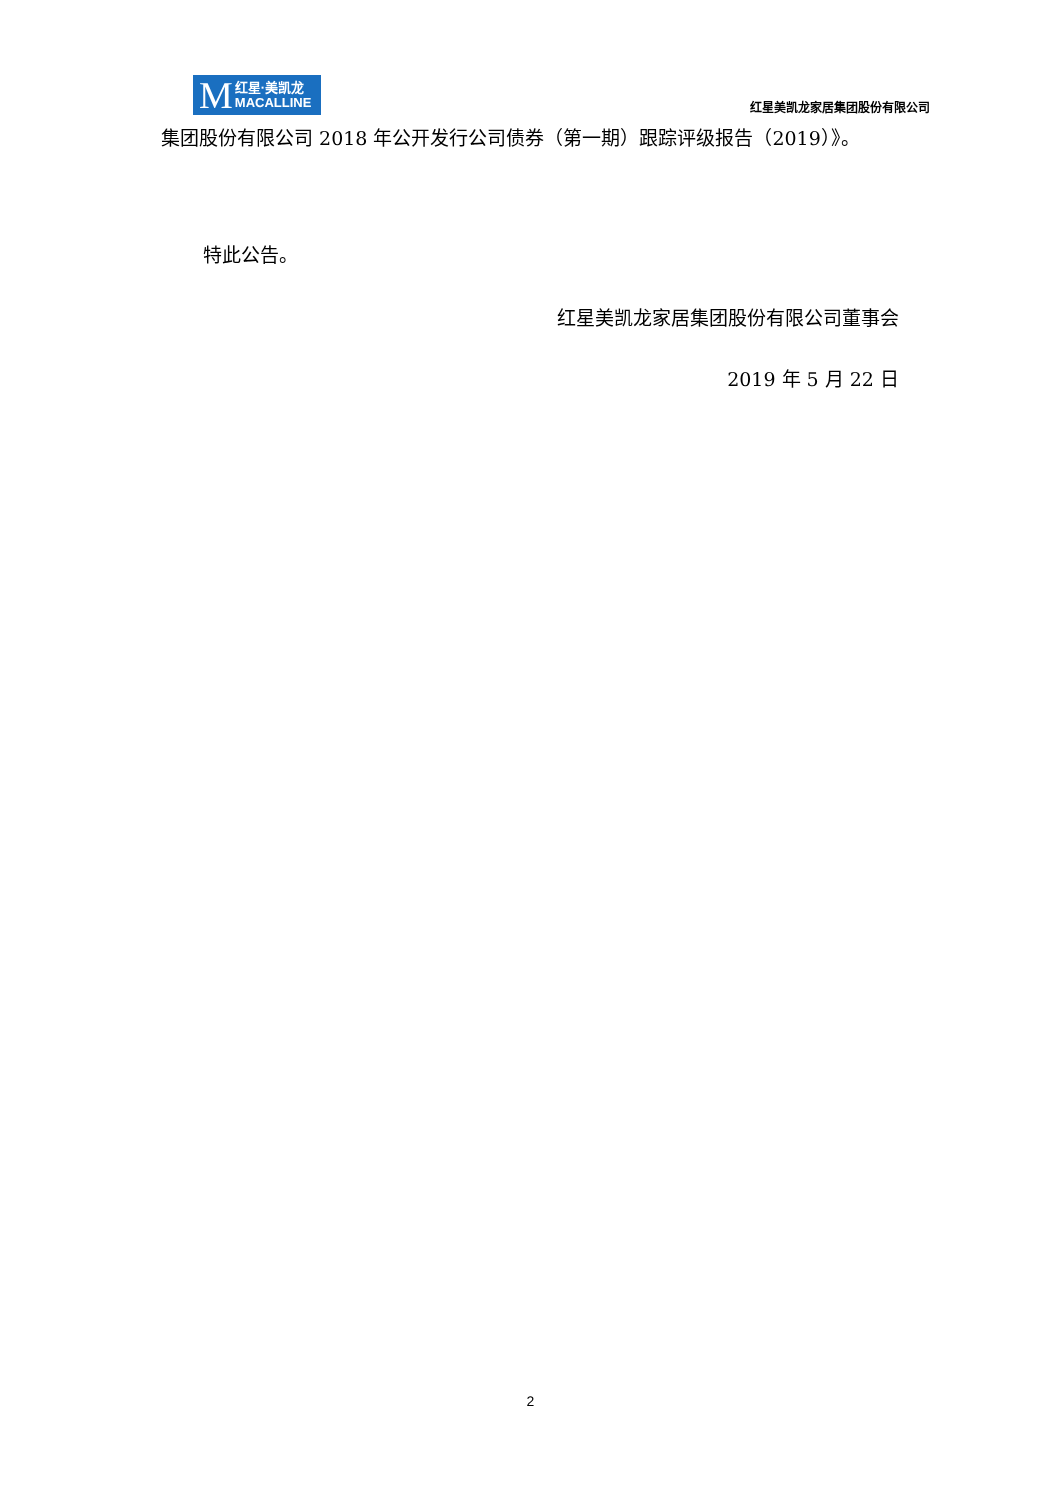M红星·美凯龙
MACALLINE
红星美凯龙家居集团股份有限公司
集团股份有限公司 2018 年公开发行公司债券（第一期）跟踪评级报告（2019）》。
特此公告。
红星美凯龙家居集团股份有限公司董事会
2019 年 5 月 22 日
2